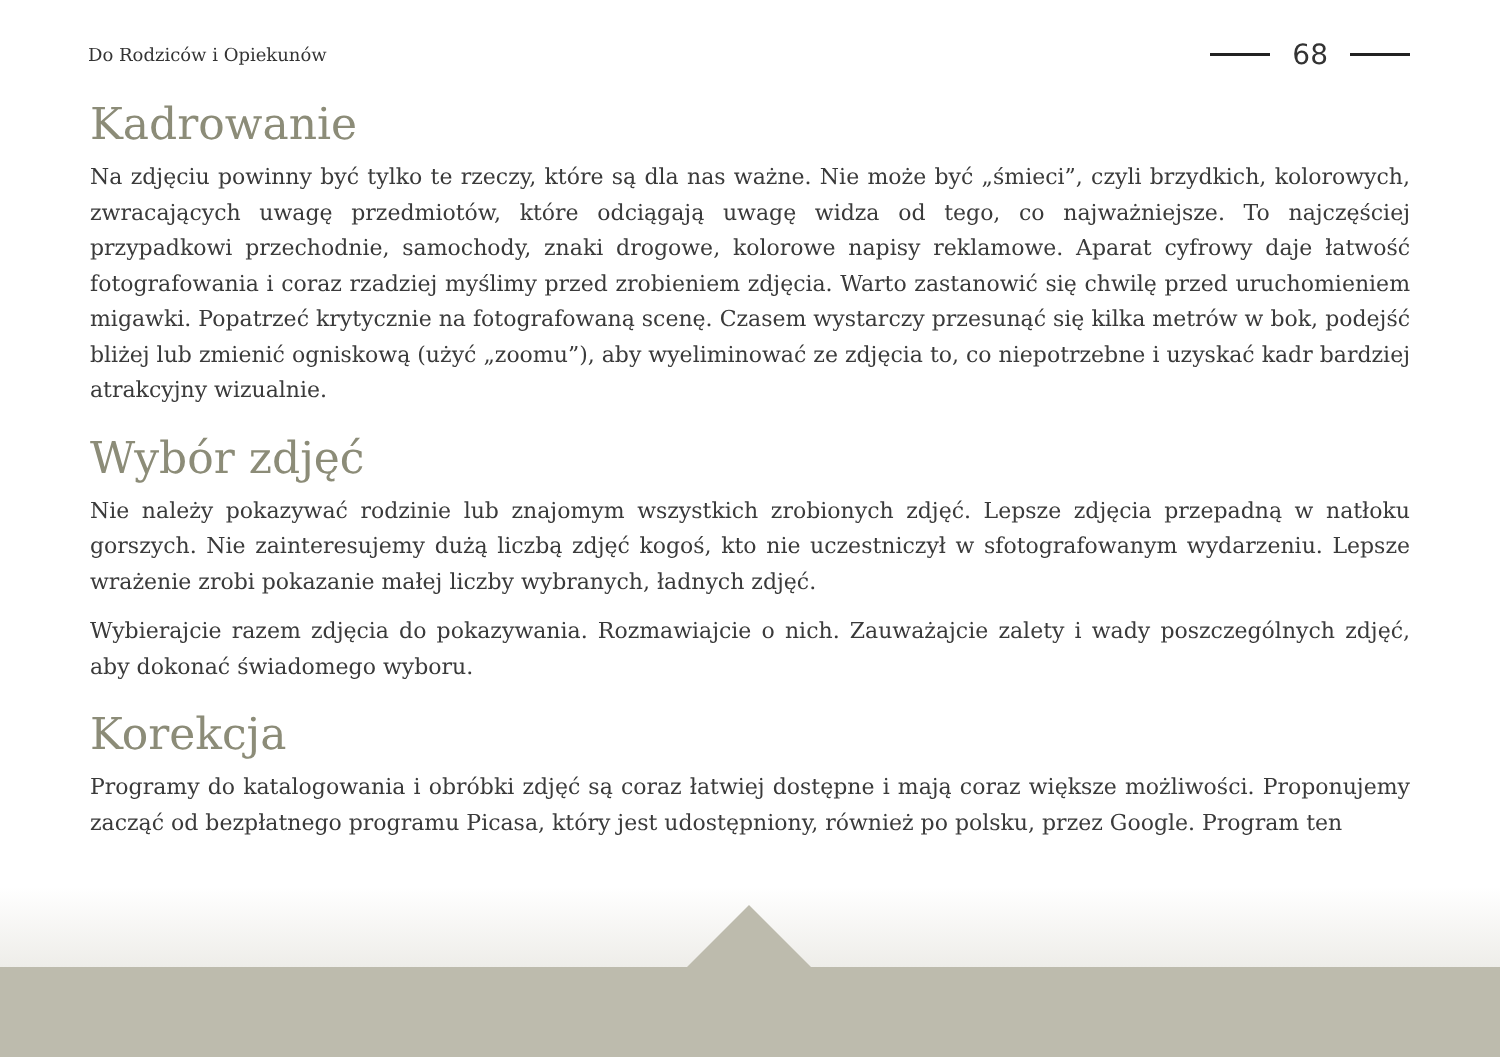Do Rodziców i Opiekunów
68
Kadrowanie
Na zdjęciu powinny być tylko te rzeczy, które są dla nas ważne. Nie może być „śmieci”, czyli brzydkich, kolorowych, zwracających uwagę przedmiotów, które odciągają uwagę widza od tego, co najważniejsze. To najczęściej przypadkowi przechodnie, samochody, znaki drogowe, kolorowe napisy reklamowe. Aparat cyfrowy daje łatwość fotografowania i coraz rzadziej myślimy przed zrobieniem zdjęcia. Warto zastanowić się chwilę przed uruchomieniem migawki. Popatrzeć krytycznie na fotografowaną scenę. Czasem wystarczy przesunąć się kilka metrów w bok, podejść bliżej lub zmienić ogniskową (użyć „zoomu”), aby wyeliminować ze zdjęcia to, co niepotrzebne i uzyskać kadr bardziej atrakcyjny wizualnie.
Wybór zdjęć
Nie należy pokazywać rodzinie lub znajomym wszystkich zrobionych zdjęć. Lepsze zdjęcia przepadną w natłoku gorszych. Nie zainteresujemy dużą liczbą zdjęć kogoś, kto nie uczestniczył w sfotografowanym wydarzeniu. Lepsze wrażenie zrobi pokazanie małej liczby wybranych, ładnych zdjęć.
Wybierajcie razem zdjęcia do pokazywania. Rozmawiajcie o nich. Zauważajcie zalety i wady poszczególnych zdjęć, aby dokonać świadomego wyboru.
Korekcja
Programy do katalogowania i obróbki zdjęć są coraz łatwiej dostępne i mają coraz większe możliwości. Proponujemy zacząć od bezpłatnego programu Picasa, który jest udostępniony, również po polsku, przez Google. Program ten